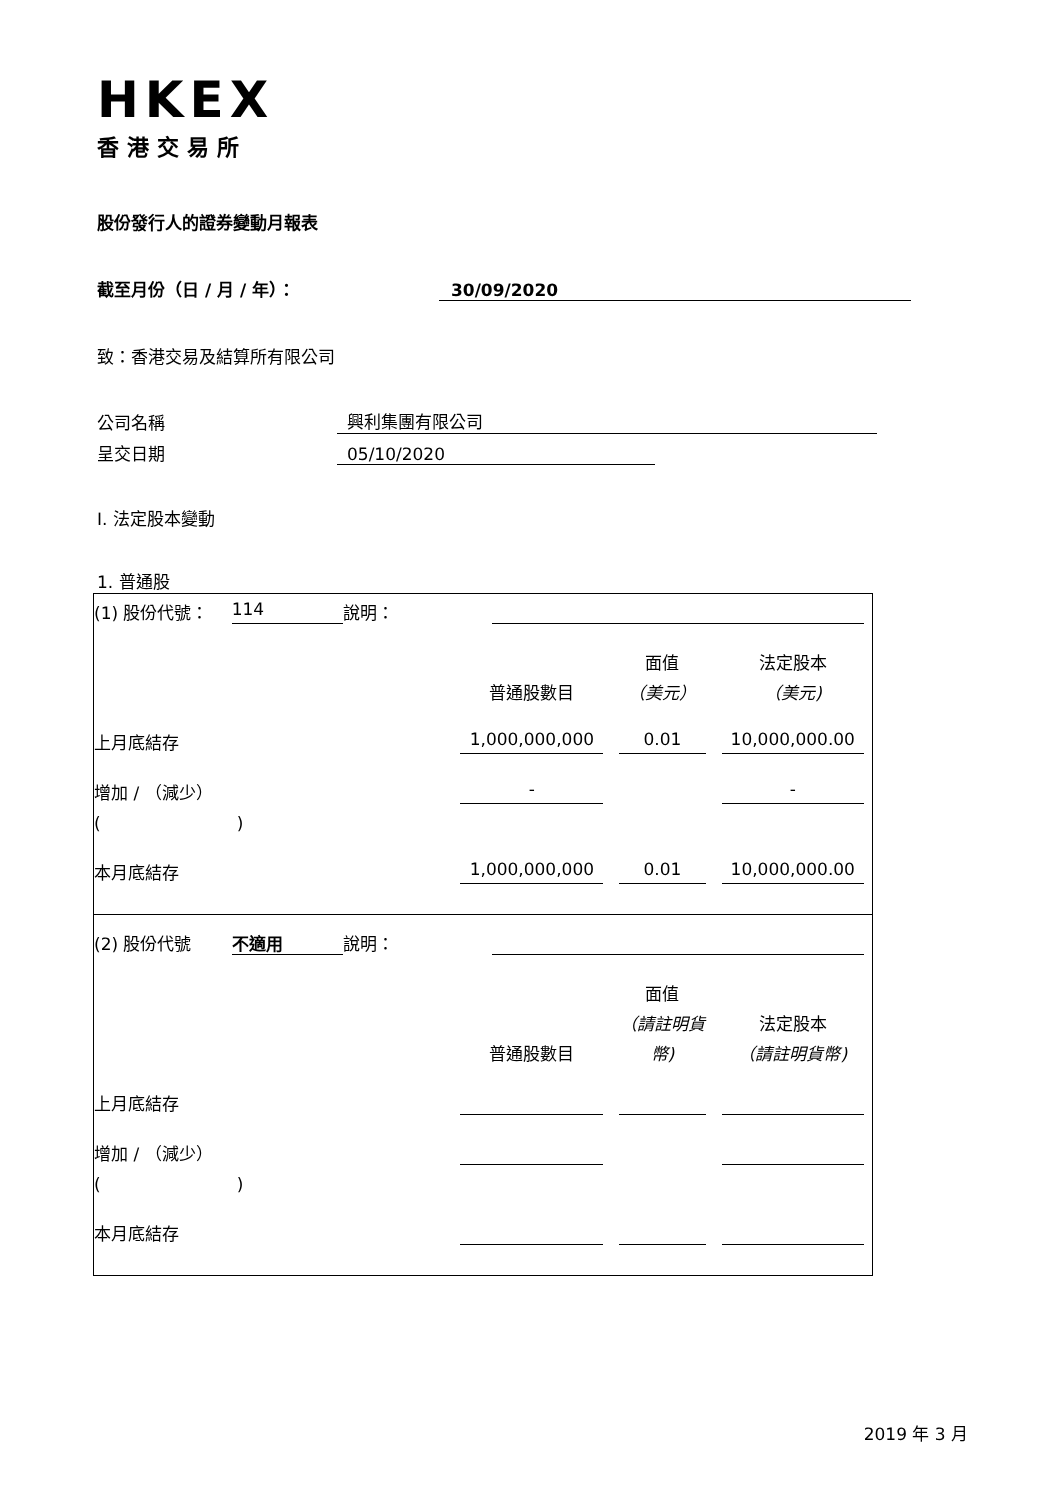HKEX
香港交易所
股份發行人的證券變動月報表
截至月份（日 / 月 / 年）： 30/09/2020
致：香港交易及結算所有限公司
公司名稱 興利集團有限公司
呈交日期 05/10/2020
I. 法定股本變動
1. 普通股
| (1) 股份代號： | 114 | 說明： | | | | |
| | | | | | 面值 | 法定股本 |
| | | | | 普通股數目 | （美元） | （美元) |
| 上月底結存 | | | | 1,000,000,000 | 0.01 | 10,000,000.00 |
| 增加 / （減少） | | | | - | | - |
| ( ) | | | | | | |
| 本月底結存 | | | | 1,000,000,000 | 0.01 | 10,000,000.00 |
| (2) 股份代號 | 不適用 | 說明： | | | | |
| | | | | | 面值 | |
| | | | | | （請註明貨 | 法定股本 |
| | | | | 普通股數目 | 幣) | （請註明貨幣) |
| 上月底結存 | | | | | | |
| 增加 / （減少） | | | | | | |
| ( ) | | | | | | |
| 本月底結存 | | | | | | |
2019 年 3 月